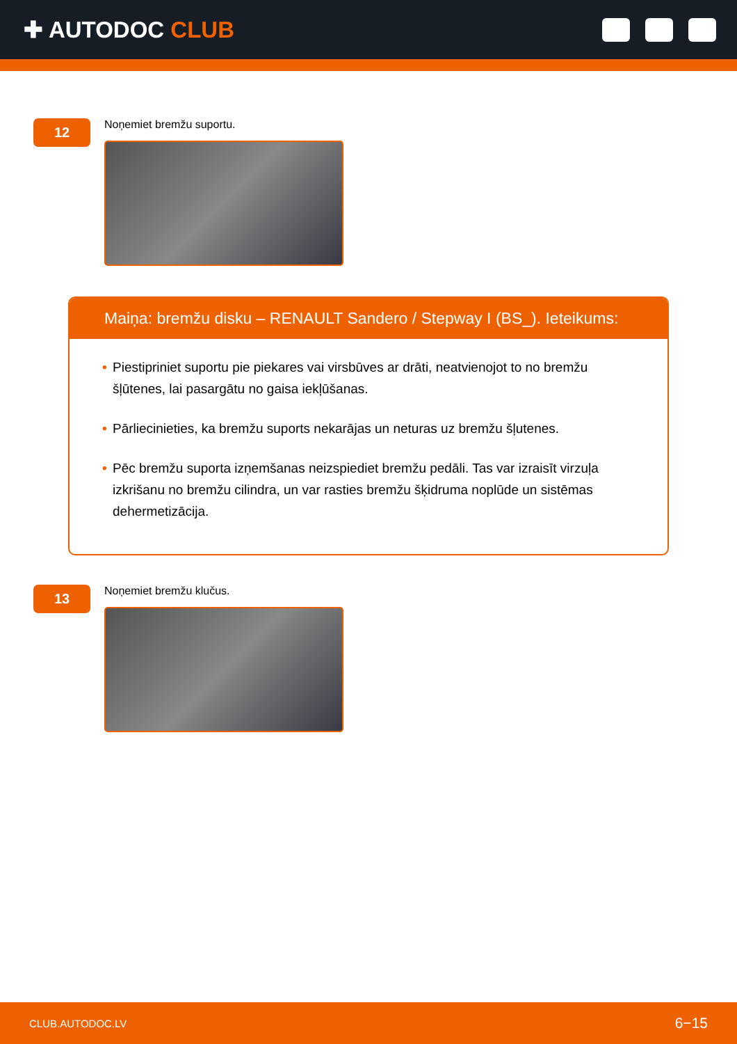✚ AUTODOC CLUB
12
Noņemiet bremžu suportu.
Maiņa: bremžu disku – RENAULT Sandero / Stepway I (BS_). Ieteikums:
• Piestipriniet suportu pie piekares vai virsbūves ar drāti, neatvienojot to no bremžu šļūtenes, lai pasargātu no gaisa iekļūšanas.
• Pārliecinieties, ka bremžu suports nekarājas un neturas uz bremžu šļutenes.
• Pēc bremžu suporta izņemšanas neizspiediet bremžu pedāli. Tas var izraisīt virzuļa izkrišanu no bremžu cilindra, un var rasties bremžu šķidruma noplūde un sistēmas dehermetizācija.
13
Noņemiet bremžu klučus.
CLUB.AUTODOC.LV 6−15